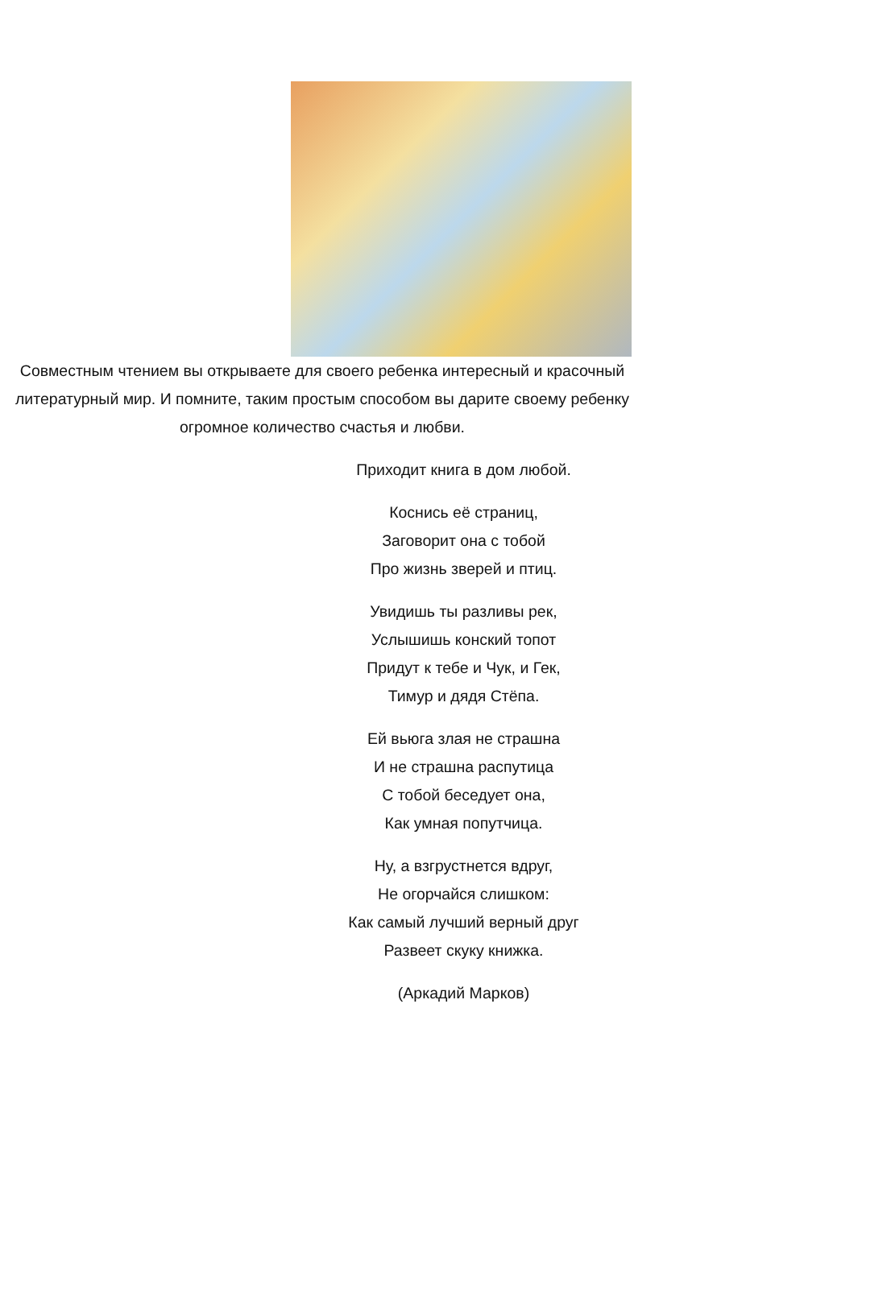Совместным чтением вы открываете для своего ребенка интересный и красочный литературный мир. И помните, таким простым способом вы дарите своему ребенку огромное количество счастья и любви.
Приходит книга в дом любой.
Коснись её страниц,
Заговорит она с тобой
Про жизнь зверей и птиц.
Увидишь ты разливы рек,
Услышишь конский топот
Придут к тебе и Чук, и Гек,
Тимур и дядя Стёпа.
Ей вьюга злая не страшна
И не страшна распутица
С тобой беседует она,
Как умная попутчица.
Ну, а взгрустнется вдруг,
Не огорчайся слишком:
Как самый лучший верный друг
Развеет скуку книжка.
(Аркадий Марков)